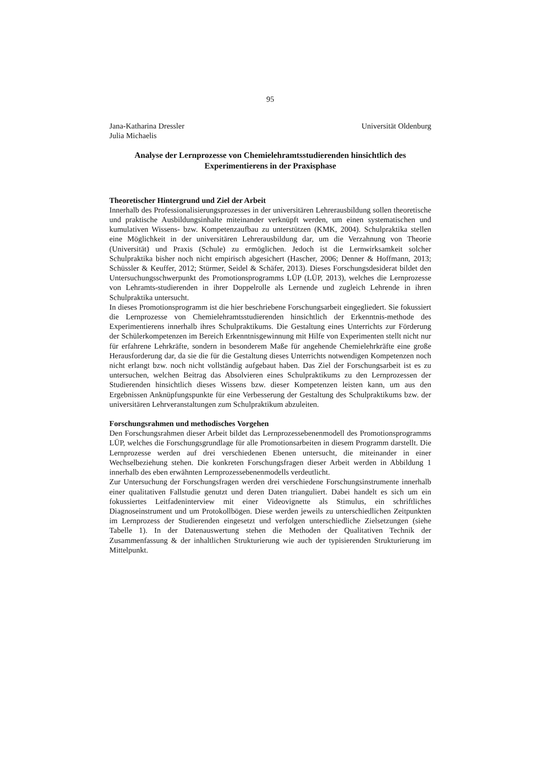95
Jana-Katharina Dressler
Julia Michaelis
Universität Oldenburg
Analyse der Lernprozesse von Chemielehramtsstudierenden hinsichtlich des Experimentierens in der Praxisphase
Theoretischer Hintergrund und Ziel der Arbeit
Innerhalb des Professionalisierungsprozesses in der universitären Lehrerausbildung sollen theoretische und praktische Ausbildungsinhalte miteinander verknüpft werden, um einen systematischen und kumulativen Wissens- bzw. Kompetenzaufbau zu unterstützen (KMK, 2004). Schulpraktika stellen eine Möglichkeit in der universitären Lehrerausbildung dar, um die Verzahnung von Theorie (Universität) und Praxis (Schule) zu ermöglichen. Jedoch ist die Lernwirksamkeit solcher Schulpraktika bisher noch nicht empirisch abgesichert (Hascher, 2006; Denner & Hoffmann, 2013; Schüssler & Keuffer, 2012; Stürmer, Seidel & Schäfer, 2013). Dieses Forschungsdesiderat bildet den Untersuchungsschwerpunkt des Promotionsprogramms LÜP (LÜP, 2013), welches die Lernprozesse von Lehramts-studierenden in ihrer Doppelrolle als Lernende und zugleich Lehrende in ihren Schulpraktika untersucht.
In dieses Promotionsprogramm ist die hier beschriebene Forschungsarbeit eingegliedert. Sie fokussiert die Lernprozesse von Chemielehramtsstudierenden hinsichtlich der Erkenntnis-methode des Experimentierens innerhalb ihres Schulpraktikums. Die Gestaltung eines Unterrichts zur Förderung der Schülerkompetenzen im Bereich Erkenntnisgewinnung mit Hilfe von Experimenten stellt nicht nur für erfahrene Lehrkräfte, sondern in besonderem Maße für angehende Chemielehrkräfte eine große Herausforderung dar, da sie die für die Gestaltung dieses Unterrichts notwendigen Kompetenzen noch nicht erlangt bzw. noch nicht vollständig aufgebaut haben. Das Ziel der Forschungsarbeit ist es zu untersuchen, welchen Beitrag das Absolvieren eines Schulpraktikums zu den Lernprozessen der Studierenden hinsichtlich dieses Wissens bzw. dieser Kompetenzen leisten kann, um aus den Ergebnissen Anknüpfungspunkte für eine Verbesserung der Gestaltung des Schulpraktikums bzw. der universitären Lehrveranstaltungen zum Schulpraktikum abzuleiten.
Forschungsrahmen und methodisches Vorgehen
Den Forschungsrahmen dieser Arbeit bildet das Lernprozessebenenmodell des Promotionsprogramms LÜP, welches die Forschungsgrundlage für alle Promotionsarbeiten in diesem Programm darstellt. Die Lernprozesse werden auf drei verschiedenen Ebenen untersucht, die miteinander in einer Wechselbeziehung stehen. Die konkreten Forschungsfragen dieser Arbeit werden in Abbildung 1 innerhalb des eben erwähnten Lernprozessebenenmodells verdeutlicht.
Zur Untersuchung der Forschungsfragen werden drei verschiedene Forschungsinstrumente innerhalb einer qualitativen Fallstudie genutzt und deren Daten trianguliert. Dabei handelt es sich um ein fokussiertes Leitfadeninterview mit einer Videovignette als Stimulus, ein schriftliches Diagnoseinstrument und um Protokollbögen. Diese werden jeweils zu unterschiedlichen Zeitpunkten im Lernprozess der Studierenden eingesetzt und verfolgen unterschiedliche Zielsetzungen (siehe Tabelle 1). In der Datenauswertung stehen die Methoden der Qualitativen Technik der Zusammenfassung & der inhaltlichen Strukturierung wie auch der typisierenden Strukturierung im Mittelpunkt.